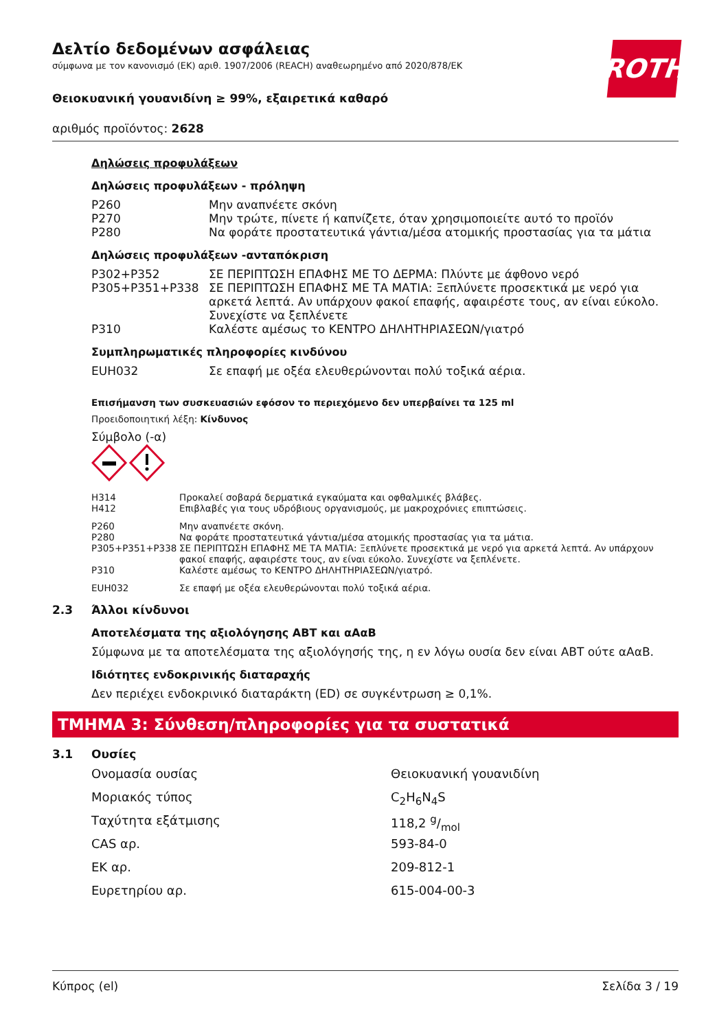ROTH
Δελτίο δεδομένων ασφάλειας
σύμφωνα με τον κανονισμό (ΕΚ) αριθ. 1907/2006 (REACH) αναθεωρημένο από 2020/878/ΕΚ
Θειοκυανική γουανιδίνη ≥ 99%, εξαιρετικά καθαρό
αριθμός προϊόντος: 2628
Δηλώσεις προφυλάξεων
Δηλώσεις προφυλάξεων - πρόληψη
| P260 | Μην αναπνέετε σκόνη |
| P270 | Μην τρώτε, πίνετε ή καπνίζετε, όταν χρησιμοποιείτε αυτό το προϊόν |
| P280 | Να φοράτε προστατευτικά γάντια/μέσα ατομικής προστασίας για τα μάτια |
Δηλώσεις προφυλάξεων -ανταπόκριση
| P302+P352 | ΣΕ ΠΕΡΙΠΤΩΣΗ ΕΠΑΦΗΣ ΜΕ ΤΟ ΔΕΡΜΑ: Πλύντε με άφθονο νερό |
| P305+P351+P338 | ΣΕ ΠΕΡΙΠΤΩΣΗ ΕΠΑΦΗΣ ΜΕ ΤΑ ΜΑΤΙΑ: Ξεπλύνετε προσεκτικά με νερό για αρκετά λεπτά. Αν υπάρχουν φακοί επαφής, αφαιρέστε τους, αν είναι εύκολο. Συνεχίστε να ξεπλένετε |
| P310 | Καλέστε αμέσως το ΚΕΝΤΡΟ ΔΗΛΗΤΗΡΙΑΣΕΩΝ/γιατρό |
Συμπληρωματικές πληροφορίες κινδύνου
| EUH032 | Σε επαφή με οξέα ελευθερώνονται πολύ τοξικά αέρια. |
Επισήμανση των συσκευασιών εφόσον το περιεχόμενο δεν υπερβαίνει τα 125 ml
Προειδοποιητική λέξη: Κίνδυνος
Σύμβολο (-α)
| H314 | Προκαλεί σοβαρά δερματικά εγκαύματα και οφθαλμικές βλάβες. |
| H412 | Επιβλαβές για τους υδρόβιους οργανισμούς, με μακροχρόνιες επιπτώσεις. |
| P260 | Μην αναπνέετε σκόνη. |
| P280 | Να φοράτε προστατευτικά γάντια/μέσα ατομικής προστασίας για τα μάτια. |
| P305+P351+P338 | ΣΕ ΠΕΡΙΠΤΩΣΗ ΕΠΑΦΗΣ ΜΕ ΤΑ ΜΑΤΙΑ: Ξεπλύνετε προσεκτικά με νερό για αρκετά λεπτά. Αν υπάρχουν φακοί επαφής, αφαιρέστε τους, αν είναι εύκολο. Συνεχίστε να ξεπλένετε. |
| P310 | Καλέστε αμέσως το ΚΕΝΤΡΟ ΔΗΛΗΤΗΡΙΑΣΕΩΝ/γιατρό. |
| EUH032 | Σε επαφή με οξέα ελευθερώνονται πολύ τοξικά αέρια. |
2.3 Άλλοι κίνδυνοι
Αποτελέσματα της αξιολόγησης ΑΒΤ και αΑαΒ
Σύμφωνα με τα αποτελέσματα της αξιολόγησής της, η εν λόγω ουσία δεν είναι ΑΒΤ ούτε αΑαΒ.
Ιδιότητες ενδοκρινικής διαταραχής
Δεν περιέχει ενδοκρινικό διαταράκτη (ED) σε συγκέντρωση ≥ 0,1%.
ΤΜΗΜΑ 3: Σύνθεση/πληροφορίες για τα συστατικά
3.1 Ουσίες
| Ονομασία ουσίας | Θειοκυανική γουανιδίνη |
| Μοριακός τύπος | C<sub>2</sub>H<sub>6</sub>N<sub>4</sub>S |
| Ταχύτητα εξάτμισης | 118,2 g/mol |
| CAS αρ. | 593-84-0 |
| ΕΚ αρ. | 209-812-1 |
| Ευρετηρίου αρ. | 615-004-00-3 |
Κύπρος (el) Σελίδα 3 / 19